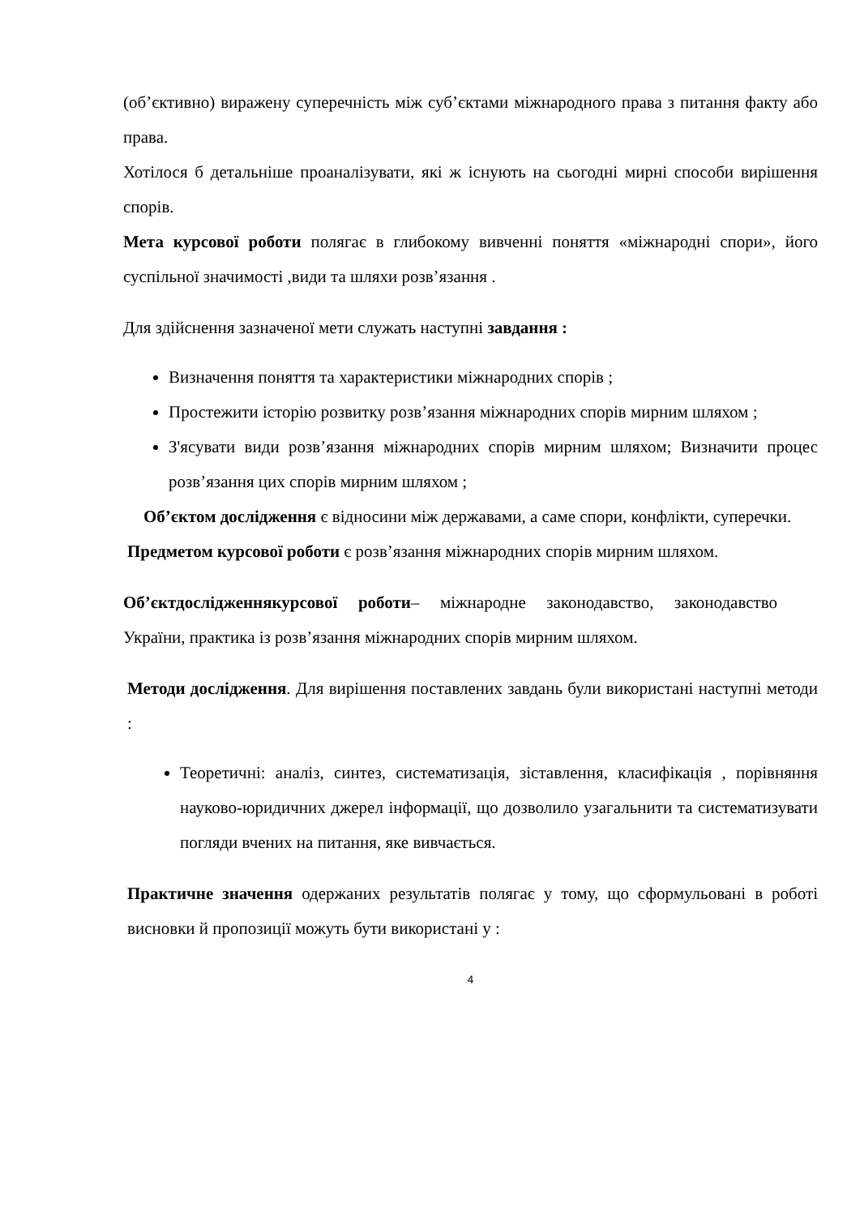(об’єктивно) виражену суперечність між суб’єктами міжнародного права з питання факту або права.
Хотілося б детальніше проаналізувати, які ж існують на сьогодні мирні способи вирішення спорів.
Мета курсової роботи полягає в глибокому вивченні поняття «міжнародні спори», його суспільної значимості ,види та шляхи розв’язання .
Для здійснення зазначеної мети служать наступні завдання :
Визначення поняття та характеристики міжнародних спорів ;
Простежити історію розвитку розв’язання міжнародних спорів мирним шляхом ;
З'ясувати види розв’язання міжнародних спорів мирним шляхом; Визначити процес розв’язання цих спорів мирним шляхом ;
Об’єктом дослідження є відносини між державами, а саме спори, конфлікти, суперечки.
Предметом курсової роботи є розв’язання міжнародних спорів мирним шляхом.
Об’єктдослідженнякурсової роботи– міжнародне законодавство, законодавство України, практика із розв’язання міжнародних спорів мирним шляхом.
Методи дослідження. Для вирішення поставлених завдань були використані наступні методи :
Теоретичні: аналіз, синтез, систематизація, зіставлення, класифікація , порівняння науково-юридичних джерел інформації, що дозволило узагальнити та систематизувати погляди вчених на питання, яке вивчається.
Практичне значення одержаних результатів полягає у тому, що сформульовані в роботі висновки й пропозиції можуть бути використані у :
4